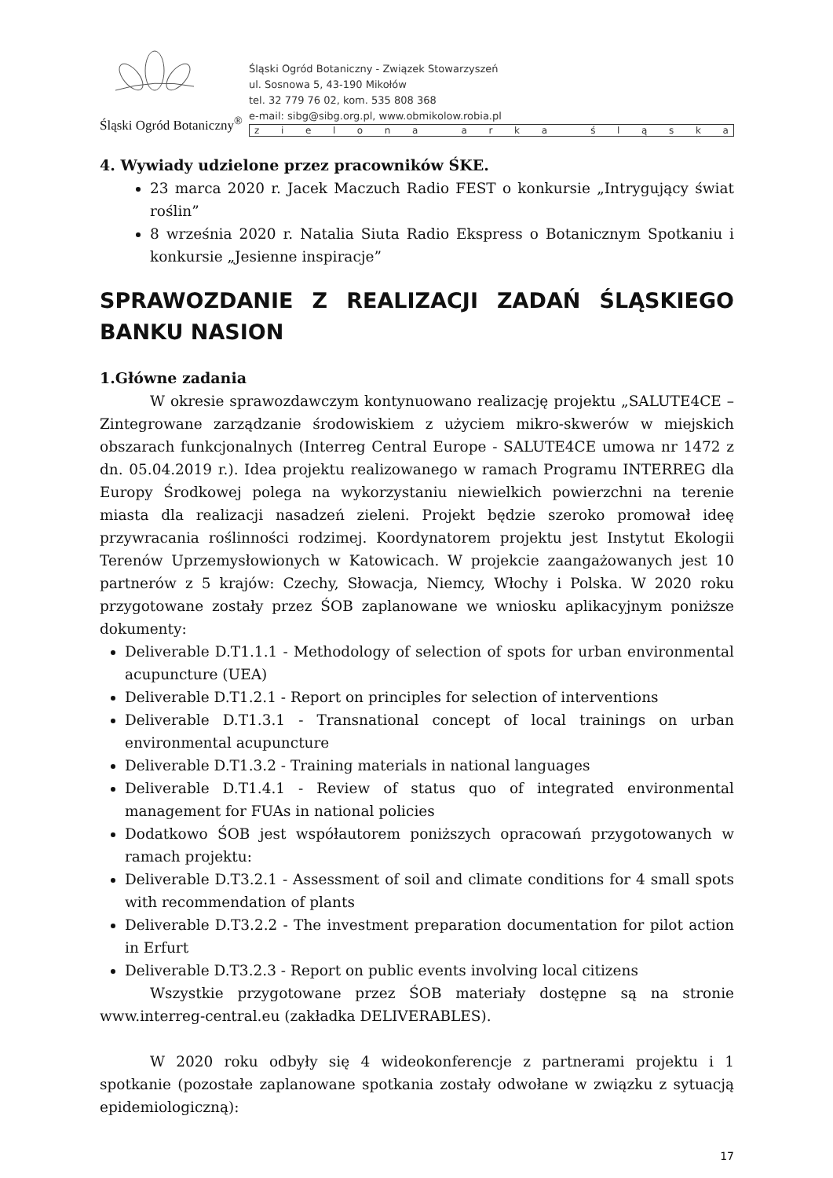Śląski Ogród Botaniczny<sup>®</sup>
Śląski Ogród Botaniczny - Związek Stowarzyszeń
ul. Sosnowa 5, 43-190 Mikołów
tel. 32 779 76 02, kom. 535 808 368
e-mail: sibg@sibg.org.pl, www.obmikolow.robia.pl
zielona arka śląska
4. Wywiady udzielone przez pracowników ŚKE.
23 marca 2020 r. Jacek Maczuch Radio FEST o konkursie „Intrygujący świat roślin”
8 września 2020 r. Natalia Siuta Radio Ekspress o Botanicznym Spotkaniu i konkursie „Jesienne inspiracje”
SPRAWOZDANIE Z REALIZACJI ZADAŃ ŚLĄSKIEGO BANKU NASION
1.Główne zadania
W okresie sprawozdawczym kontynuowano realizację projektu „SALUTE4CE – Zintegrowane zarządzanie środowiskiem z użyciem mikro-skwerów w miejskich obszarach funkcjonalnych (Interreg Central Europe - SALUTE4CE umowa nr 1472 z dn. 05.04.2019 r.). Idea projektu realizowanego w ramach Programu INTERREG dla Europy Środkowej polega na wykorzystaniu niewielkich powierzchni na terenie miasta dla realizacji nasadzeń zieleni. Projekt będzie szeroko promował ideę przywracania roślinności rodzimej. Koordynatorem projektu jest Instytut Ekologii Terenów Uprzemysłowionych w Katowicach. W projekcie zaangażowanych jest 10 partnerów z 5 krajów: Czechy, Słowacja, Niemcy, Włochy i Polska. W 2020 roku przygotowane zostały przez ŚOB zaplanowane we wniosku aplikacyjnym poniższe dokumenty:
Deliverable D.T1.1.1 - Methodology of selection of spots for urban environmental acupuncture (UEA)
Deliverable D.T1.2.1 - Report on principles for selection of interventions
Deliverable D.T1.3.1 - Transnational concept of local trainings on urban environmental acupuncture
Deliverable D.T1.3.2 - Training materials in national languages
Deliverable D.T1.4.1 - Review of status quo of integrated environmental management for FUAs in national policies
Dodatkowo ŚOB jest współautorem poniższych opracowań przygotowanych w ramach projektu:
Deliverable D.T3.2.1 - Assessment of soil and climate conditions for 4 small spots with recommendation of plants
Deliverable D.T3.2.2 - The investment preparation documentation for pilot action in Erfurt
Deliverable D.T3.2.3 - Report on public events involving local citizens
Wszystkie przygotowane przez ŚOB materiały dostępne są na stronie www.interreg-central.eu (zakładka DELIVERABLES).
W 2020 roku odbyły się 4 wideokonferencje z partnerami projektu i 1 spotkanie (pozostałe zaplanowane spotkania zostały odwołane w związku z sytuacją epidemiologiczną):
17